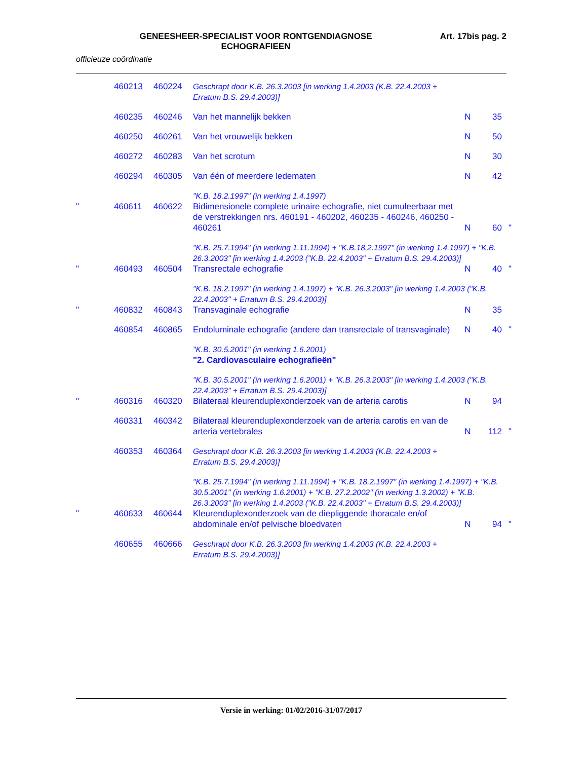GENEESHEER-SPECIALIST VOOR RONTGENDIAGNOSE
ECHOGRAFIEEN
Art. 17bis pag. 2
officieuze coördinatie
| | 460213 | 460224 | Geschrapt door K.B. 26.3.2003 [in werking 1.4.2003 (K.B. 22.4.2003 + Erratum B.S. 29.4.2003)] | | | |
| | 460235 | 460246 | Van het mannelijk bekken | N | 35 | |
| | 460250 | 460261 | Van het vrouwelijk bekken | N | 50 | |
| | 460272 | 460283 | Van het scrotum | N | 30 | |
| | 460294 | 460305 | Van één of meerdere ledematen | N | 42 | |
| | | | "K.B. 18.2.1997" (in werking 1.4.1997) | | | |
| " | 460611 | 460622 | Bidimensionele complete urinaire echografie, niet cumuleerbaar met de verstrekkingen nrs. 460191 - 460202, 460235 - 460246, 460250 - 460261 | N | 60 | " |
| | | | "K.B. 25.7.1994" (in werking 1.11.1994) + "K.B.18.2.1997" (in werking 1.4.1997) + "K.B. 26.3.2003" [in werking 1.4.2003 ("K.B. 22.4.2003" + Erratum B.S. 29.4.2003)] | | | |
| " | 460493 | 460504 | Transrectale echografie | N | 40 | " |
| | | | "K.B. 18.2.1997" (in werking 1.4.1997) + "K.B. 26.3.2003" [in werking 1.4.2003 ("K.B. 22.4.2003" + Erratum B.S. 29.4.2003)] | | | |
| " | 460832 | 460843 | Transvaginale echografie | N | 35 | |
| | 460854 | 460865 | Endoluminale echografie (andere dan transrectale of transvaginale) | N | 40 | " |
| | | | "K.B. 30.5.2001" (in werking 1.6.2001) "2. Cardiovasculaire echografieën" | | | |
| | | | "K.B. 30.5.2001" (in werking 1.6.2001) + "K.B. 26.3.2003" [in werking 1.4.2003 ("K.B. 22.4.2003" + Erratum B.S. 29.4.2003)] | | | |
| " | 460316 | 460320 | Bilateraal kleurenduplexonderzoek van de arteria carotis | N | 94 | |
| | 460331 | 460342 | Bilateraal kleurenduplexonderzoek van de arteria carotis en van de arteria vertebrales | N | 112 | " |
| | 460353 | 460364 | Geschrapt door K.B. 26.3.2003 [in werking 1.4.2003 (K.B. 22.4.2003 + Erratum B.S. 29.4.2003)] | | | |
| | | | "K.B. 25.7.1994" (in werking 1.11.1994) + "K.B. 18.2.1997" (in werking 1.4.1997) + "K.B. 30.5.2001" (in werking 1.6.2001) + "K.B. 27.2.2002" (in werking 1.3.2002) + "K.B. 26.3.2003" [in werking 1.4.2003 ("K.B. 22.4.2003" + Erratum B.S. 29.4.2003)] | | | |
| " | 460633 | 460644 | Kleurenduplexonderzoek van de diepliggende thoracale en/of abdominale en/of pelvische bloedvaten | N | 94 | " |
| | 460655 | 460666 | Geschrapt door K.B. 26.3.2003 [in werking 1.4.2003 (K.B. 22.4.2003 + Erratum B.S. 29.4.2003)] | | | |
Versie in werking: 01/02/2016-31/07/2017